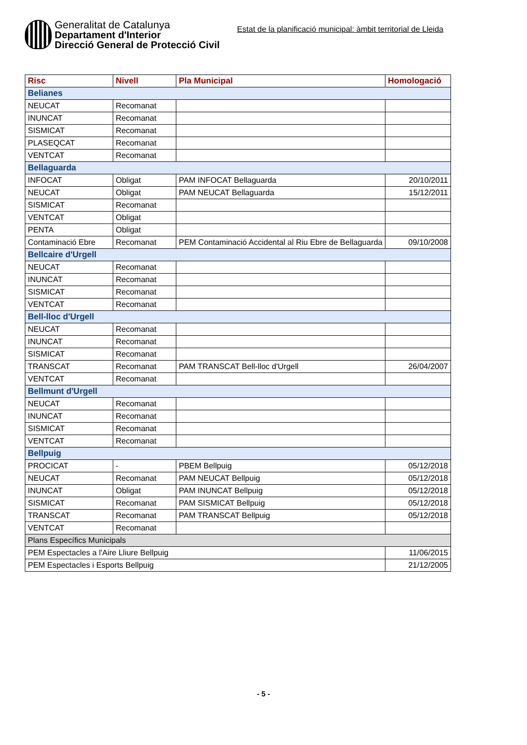Generalitat de Catalunya
Departament d'Interior
Direcció General de Protecció Civil
Estat de la planificació municipal: àmbit territorial de Lleida
| Risc | Nivell | Pla Municipal | Homologació |
| --- | --- | --- | --- |
| Belianes | | | |
| NEUCAT | Recomanat | | |
| INUNCAT | Recomanat | | |
| SISMICAT | Recomanat | | |
| PLASEQCAT | Recomanat | | |
| VENTCAT | Recomanat | | |
| Bellaguarda | | | |
| INFOCAT | Obligat | PAM INFOCAT Bellaguarda | 20/10/2011 |
| NEUCAT | Obligat | PAM NEUCAT Bellaguarda | 15/12/2011 |
| SISMICAT | Recomanat | | |
| VENTCAT | Obligat | | |
| PENTA | Obligat | | |
| Contaminació Ebre | Recomanat | PEM Contaminació Accidental al Riu Ebre de Bellaguarda | 09/10/2008 |
| Bellcaire d'Urgell | | | |
| NEUCAT | Recomanat | | |
| INUNCAT | Recomanat | | |
| SISMICAT | Recomanat | | |
| VENTCAT | Recomanat | | |
| Bell-lloc d'Urgell | | | |
| NEUCAT | Recomanat | | |
| INUNCAT | Recomanat | | |
| SISMICAT | Recomanat | | |
| TRANSCAT | Recomanat | PAM TRANSCAT Bell-lloc d'Urgell | 26/04/2007 |
| VENTCAT | Recomanat | | |
| Bellmunt d'Urgell | | | |
| NEUCAT | Recomanat | | |
| INUNCAT | Recomanat | | |
| SISMICAT | Recomanat | | |
| VENTCAT | Recomanat | | |
| Bellpuig | | | |
| PROCICAT | - | PBEM Bellpuig | 05/12/2018 |
| NEUCAT | Recomanat | PAM NEUCAT Bellpuig | 05/12/2018 |
| INUNCAT | Obligat | PAM INUNCAT Bellpuig | 05/12/2018 |
| SISMICAT | Recomanat | PAM SISMICAT Bellpuig | 05/12/2018 |
| TRANSCAT | Recomanat | PAM TRANSCAT Bellpuig | 05/12/2018 |
| VENTCAT | Recomanat | | |
| Plans Específics Municipals | | | |
| PEM Espectacles a l'Aire Lliure Bellpuig | | | 11/06/2015 |
| PEM Espectacles i Esports Bellpuig | | | 21/12/2005 |
- 5 -